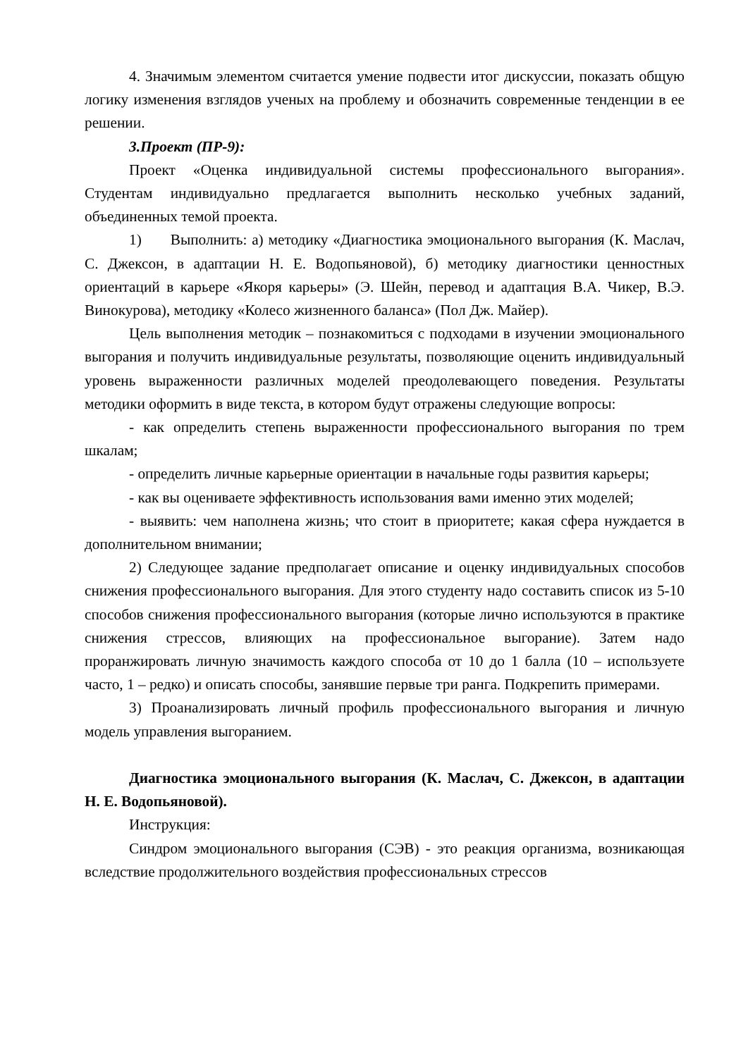4. Значимым элементом считается умение подвести итог дискуссии, показать общую логику изменения взглядов ученых на проблему и обозначить современные тенденции в ее решении.
3.Проект (ПР-9):
Проект «Оценка индивидуальной системы профессионального выгорания». Студентам индивидуально предлагается выполнить несколько учебных заданий, объединенных темой проекта.
1) Выполнить: а) методику «Диагностика эмоционального выгорания (К. Маслач, С. Джексон, в адаптации Н. Е. Водопьяновой), б) методику диагностики ценностных ориентаций в карьере «Якоря карьеры» (Э. Шейн, перевод и адаптация В.А. Чикер, В.Э. Винокурова), методику «Колесо жизненного баланса» (Пол Дж. Майер).
Цель выполнения методик – познакомиться с подходами в изучении эмоционального выгорания и получить индивидуальные результаты, позволяющие оценить индивидуальный уровень выраженности различных моделей преодолевающего поведения. Результаты методики оформить в виде текста, в котором будут отражены следующие вопросы:
- как определить степень выраженности профессионального выгорания по трем шкалам;
- определить личные карьерные ориентации в начальные годы развития карьеры;
- как вы оцениваете эффективность использования вами именно этих моделей;
- выявить: чем наполнена жизнь; что стоит в приоритете; какая сфера нуждается в дополнительном внимании;
2) Следующее задание предполагает описание и оценку индивидуальных способов снижения профессионального выгорания. Для этого студенту надо составить список из 5-10 способов снижения профессионального выгорания (которые лично используются в практике снижения стрессов, влияющих на профессиональное выгорание). Затем надо проранжировать личную значимость каждого способа от 10 до 1 балла (10 – используете часто, 1 – редко) и описать способы, занявшие первые три ранга. Подкрепить примерами.
3) Проанализировать личный профиль профессионального выгорания и личную модель управления выгоранием.
Диагностика эмоционального выгорания (К. Маслач, С. Джексон, в адаптации Н. Е. Водопьяновой).
Инструкция:
Синдром эмоционального выгорания (СЭВ) - это реакция организма, возникающая вследствие продолжительного воздействия профессиональных стрессов